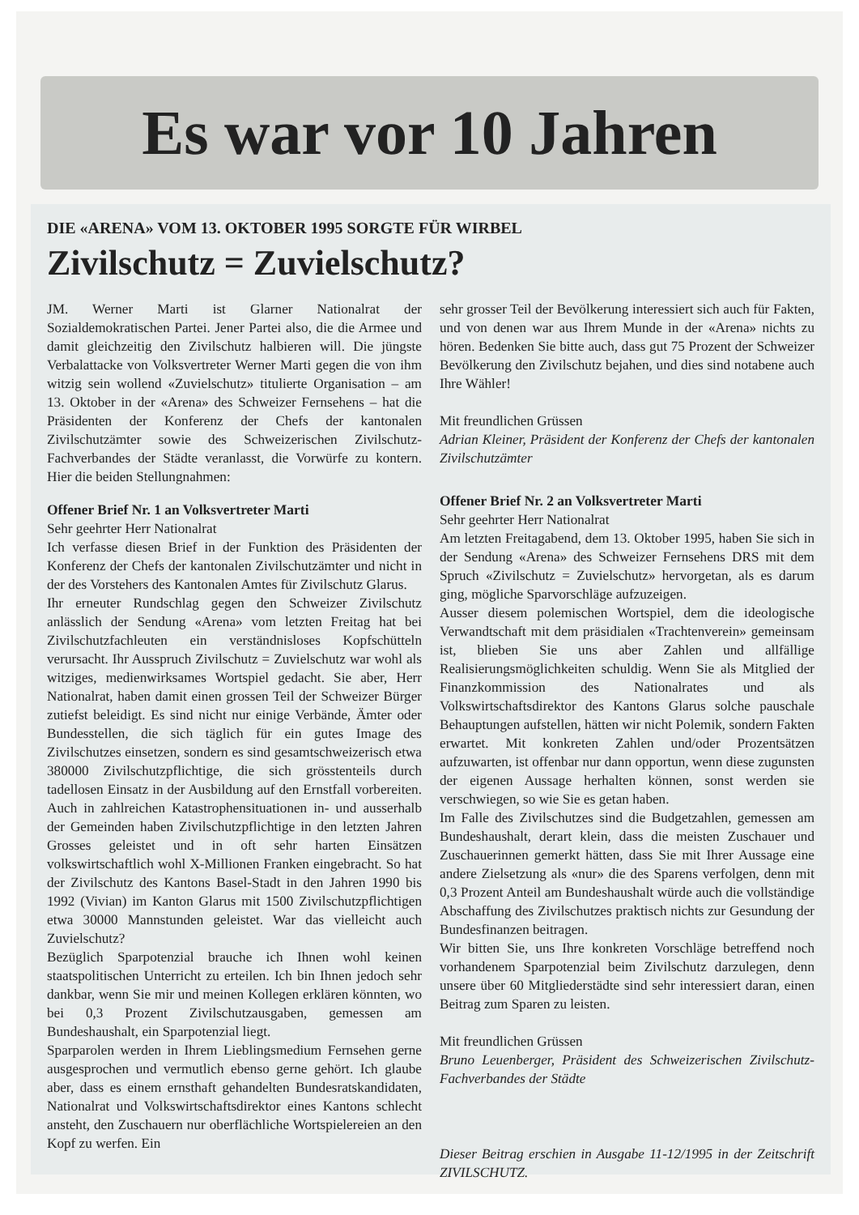Es war vor 10 Jahren
DIE «ARENA» VOM 13. OKTOBER 1995 SORGTE FÜR WIRBEL
Zivilschutz = Zuvielschutz?
JM. Werner Marti ist Glarner Nationalrat der Sozialdemokratischen Partei. Jener Partei also, die die Armee und damit gleichzeitig den Zivilschutz halbieren will. Die jüngste Verbalattacke von Volksvertreter Werner Marti gegen die von ihm witzig sein wollend «Zuvielschutz» titulierte Organisation – am 13. Oktober in der «Arena» des Schweizer Fernsehens – hat die Präsidenten der Konferenz der Chefs der kantonalen Zivilschutzämter sowie des Schweizerischen Zivilschutz-Fachverbandes der Städte veranlasst, die Vorwürfe zu kontern. Hier die beiden Stellungnahmen:
Offener Brief Nr. 1 an Volksvertreter Marti
Sehr geehrter Herr Nationalrat
Ich verfasse diesen Brief in der Funktion des Präsidenten der Konferenz der Chefs der kantonalen Zivilschutzämter und nicht in der des Vorstehers des Kantonalen Amtes für Zivilschutz Glarus.
Ihr erneuter Rundschlag gegen den Schweizer Zivilschutz anlässlich der Sendung «Arena» vom letzten Freitag hat bei Zivilschutzfachleuten ein verständnisloses Kopfschütteln verursacht. Ihr Ausspruch Zivilschutz = Zuvielschutz war wohl als witziges, medienwirksames Wortspiel gedacht. Sie aber, Herr Nationalrat, haben damit einen grossen Teil der Schweizer Bürger zutiefst beleidigt. Es sind nicht nur einige Verbände, Ämter oder Bundesstellen, die sich täglich für ein gutes Image des Zivilschutzes einsetzen, sondern es sind gesamtschweizerisch etwa 380000 Zivilschutzpflichtige, die sich grösstenteils durch tadellosen Einsatz in der Ausbildung auf den Ernstfall vorbereiten. Auch in zahlreichen Katastrophensituationen in- und ausserhalb der Gemeinden haben Zivilschutzpflichtige in den letzten Jahren Grosses geleistet und in oft sehr harten Einsätzen volkswirtschaftlich wohl X-Millionen Franken eingebracht. So hat der Zivilschutz des Kantons Basel-Stadt in den Jahren 1990 bis 1992 (Vivian) im Kanton Glarus mit 1500 Zivilschutzpflichtigen etwa 30000 Mannstunden geleistet. War das vielleicht auch Zuvielschutz?
Bezüglich Sparpotenzial brauche ich Ihnen wohl keinen staatspolitischen Unterricht zu erteilen. Ich bin Ihnen jedoch sehr dankbar, wenn Sie mir und meinen Kollegen erklären könnten, wo bei 0,3 Prozent Zivilschutzausgaben, gemessen am Bundeshaushalt, ein Sparpotenzial liegt.
Sparparolen werden in Ihrem Lieblingsmedium Fernsehen gerne ausgesprochen und vermutlich ebenso gerne gehört. Ich glaube aber, dass es einem ernsthaft gehandelten Bundesratskandidaten, Nationalrat und Volkswirtschaftsdirektor eines Kantons schlecht ansteht, den Zuschauern nur oberflächliche Wortspielereien an den Kopf zu werfen. Ein
sehr grosser Teil der Bevölkerung interessiert sich auch für Fakten, und von denen war aus Ihrem Munde in der «Arena» nichts zu hören. Bedenken Sie bitte auch, dass gut 75 Prozent der Schweizer Bevölkerung den Zivilschutz bejahen, und dies sind notabene auch Ihre Wähler!
Mit freundlichen Grüssen
Adrian Kleiner, Präsident der Konferenz der Chefs der kantonalen Zivilschutzämter
Offener Brief Nr. 2 an Volksvertreter Marti
Sehr geehrter Herr Nationalrat
Am letzten Freitagabend, dem 13. Oktober 1995, haben Sie sich in der Sendung «Arena» des Schweizer Fernsehens DRS mit dem Spruch «Zivilschutz = Zuvielschutz» hervorgetan, als es darum ging, mögliche Sparvorschläge aufzuzeigen.
Ausser diesem polemischen Wortspiel, dem die ideologische Verwandtschaft mit dem präsidialen «Trachtenverein» gemeinsam ist, blieben Sie uns aber Zahlen und allfällige Realisierungsmöglichkeiten schuldig. Wenn Sie als Mitglied der Finanzkommission des Nationalrates und als Volkswirtschaftsdirektor des Kantons Glarus solche pauschale Behauptungen aufstellen, hätten wir nicht Polemik, sondern Fakten erwartet. Mit konkreten Zahlen und/oder Prozentsätzen aufzuwarten, ist offenbar nur dann opportun, wenn diese zugunsten der eigenen Aussage herhalten können, sonst werden sie verschwiegen, so wie Sie es getan haben.
Im Falle des Zivilschutzes sind die Budgetzahlen, gemessen am Bundeshaushalt, derart klein, dass die meisten Zuschauer und Zuschauerinnen gemerkt hätten, dass Sie mit Ihrer Aussage eine andere Zielsetzung als «nur» die des Sparens verfolgen, denn mit 0,3 Prozent Anteil am Bundeshaushalt würde auch die vollständige Abschaffung des Zivilschutzes praktisch nichts zur Gesundung der Bundesfinanzen beitragen.
Wir bitten Sie, uns Ihre konkreten Vorschläge betreffend noch vorhandenem Sparpotenzial beim Zivilschutz darzulegen, denn unsere über 60 Mitgliederstädte sind sehr interessiert daran, einen Beitrag zum Sparen zu leisten.
Mit freundlichen Grüssen
Bruno Leuenberger, Präsident des Schweizerischen Zivilschutz-Fachverbandes der Städte
Dieser Beitrag erschien in Ausgabe 11-12/1995 in der Zeitschrift ZIVILSCHUTZ.